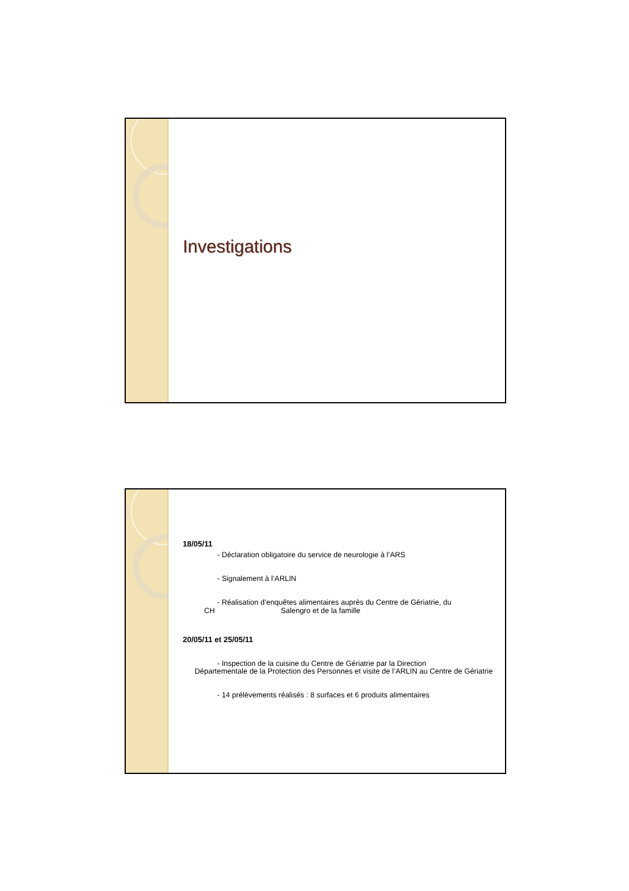Investigations
18/05/11
- Déclaration obligatoire du service de neurologie à l’ARS
- Signalement à l’ARLIN
- Réalisation d’enquêtes alimentaires auprès du Centre de Gériatrie, du
CH Salengro et de la famille
20/05/11 et 25/05/11
- Inspection de la cuisine du Centre de Gériatrie par la Direction
Départementale de la Protection des Personnes et visite de l’ARLIN au Centre de Gériatrie
- 14 prélèvements réalisés : 8 surfaces et 6 produits alimentaires